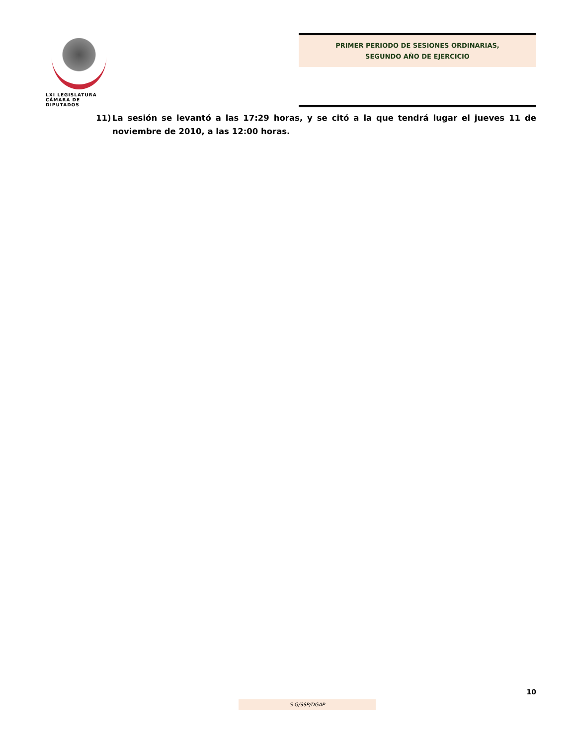LXI LEGISLATURA
CÁMARA DE DIPUTADOS
PRIMER PERIODO DE SESIONES ORDINARIAS,
SEGUNDO AÑO DE EJERCICIO
11) La sesión se levantó a las 17:29 horas, y se citó a la que tendrá lugar el jueves 11 de noviembre de 2010, a las 12:00 horas.
10
S G/SSP/DGAP